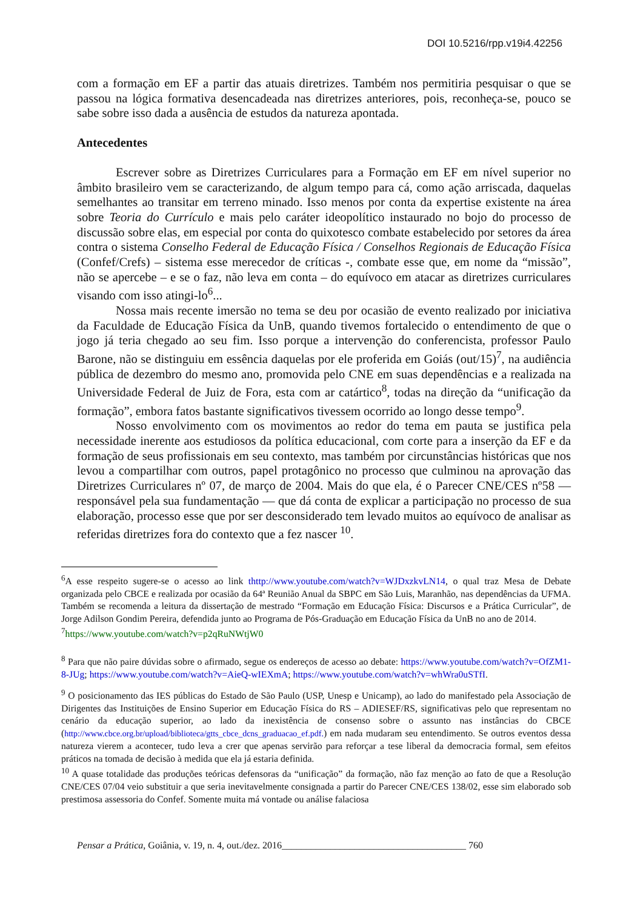DOI 10.5216/rpp.v19i4.42256
com a formação em EF a partir das atuais diretrizes. Também nos permitiria pesquisar o que se passou na lógica formativa desencadeada nas diretrizes anteriores, pois, reconheça-se, pouco se sabe sobre isso dada a ausência de estudos da natureza apontada.
Antecedentes
Escrever sobre as Diretrizes Curriculares para a Formação em EF em nível superior no âmbito brasileiro vem se caracterizando, de algum tempo para cá, como ação arriscada, daquelas semelhantes ao transitar em terreno minado. Isso menos por conta da expertise existente na área sobre Teoria do Currículo e mais pelo caráter ideopolítico instaurado no bojo do processo de discussão sobre elas, em especial por conta do quixotesco combate estabelecido por setores da área contra o sistema Conselho Federal de Educação Física / Conselhos Regionais de Educação Física (Confef/Crefs) – sistema esse merecedor de críticas -, combate esse que, em nome da “missão”, não se apercebe – e se o faz, não leva em conta – do equívoco em atacar as diretrizes curriculares visando com isso atingi-lo<sup>6</sup>...
Nossa mais recente imersão no tema se deu por ocasião de evento realizado por iniciativa da Faculdade de Educação Física da UnB, quando tivemos fortalecido o entendimento de que o jogo já teria chegado ao seu fim. Isso porque a intervenção do conferencista, professor Paulo Barone, não se distinguiu em essência daquelas por ele proferida em Goiás (out/15)<sup>7</sup>, na audiência pública de dezembro do mesmo ano, promovida pelo CNE em suas dependências e a realizada na Universidade Federal de Juiz de Fora, esta com ar catártico<sup>8</sup>, todas na direção da “unificação da formação”, embora fatos bastante significativos tivessem ocorrido ao longo desse tempo<sup>9</sup>.
Nosso envolvimento com os movimentos ao redor do tema em pauta se justifica pela necessidade inerente aos estudiosos da política educacional, com corte para a inserção da EF e da formação de seus profissionais em seu contexto, mas também por circunstâncias históricas que nos levou a compartilhar com outros, papel protagônico no processo que culminou na aprovação das Diretrizes Curriculares nº 07, de março de 2004. Mais do que ela, é o Parecer CNE/CES nº58 — responsável pela sua fundamentação — que dá conta de explicar a participação no processo de sua elaboração, processo esse que por ser desconsiderado tem levado muitos ao equívoco de analisar as referidas diretrizes fora do contexto que a fez nascer <sup>10</sup>.
<sup>6</sup> A esse respeito sugere-se o acesso ao link thttp://www.youtube.com/watch?v=WJDxzkvLN14, o qual traz Mesa de Debate organizada pelo CBCE e realizada por ocasião da 64ª Reunião Anual da SBPC em São Luis, Maranhão, nas dependências da UFMA. Também se recomenda a leitura da dissertação de mestrado “Formação em Educação Física: Discursos e a Prática Curricular”, de Jorge Adilson Gondim Pereira, defendida junto ao Programa de Pós-Graduação em Educação Física da UnB no ano de 2014.
<sup>7</sup> https://www.youtube.com/watch?v=p2qRuNWtjW0
<sup>8</sup> Para que não paire dúvidas sobre o afirmado, segue os endereços de acesso ao debate: https://www.youtube.com/watch?v=OfZM1-8-JUg; https://www.youtube.com/watch?v=AieQ-wIEXmA; https://www.youtube.com/watch?v=whWra0uSTfI.
<sup>9</sup> O posicionamento das IES públicas do Estado de São Paulo (USP, Unesp e Unicamp), ao lado do manifestado pela Associação de Dirigentes das Instituições de Ensino Superior em Educação Física do RS – ADIESEF/RS, significativas pelo que representam no cenário da educação superior, ao lado da inexistência de consenso sobre o assunto nas instâncias do CBCE (http://www.cbce.org.br/upload/biblioteca/gtts_cbce_dcns_graduacao_ef.pdf.) em nada mudaram seu entendimento. Se outros eventos dessa natureza vierem a acontecer, tudo leva a crer que apenas servirão para reforçar a tese liberal da democracia formal, sem efeitos práticos na tomada de decisão à medida que ela já estaria definida.
<sup>10</sup> A quase totalidade das produções teóricas defensoras da “unificação” da formação, não faz menção ao fato de que a Resolução CNE/CES 07/04 veio substituir a que seria inevitavelmente consignada a partir do Parecer CNE/CES 138/02, esse sim elaborado sob prestimosa assessoria do Confef. Somente muita má vontade ou análise falaciosa
Pensar a Prática, Goiânia, v. 19, n. 4, out./dez. 2016______________________________________ 760